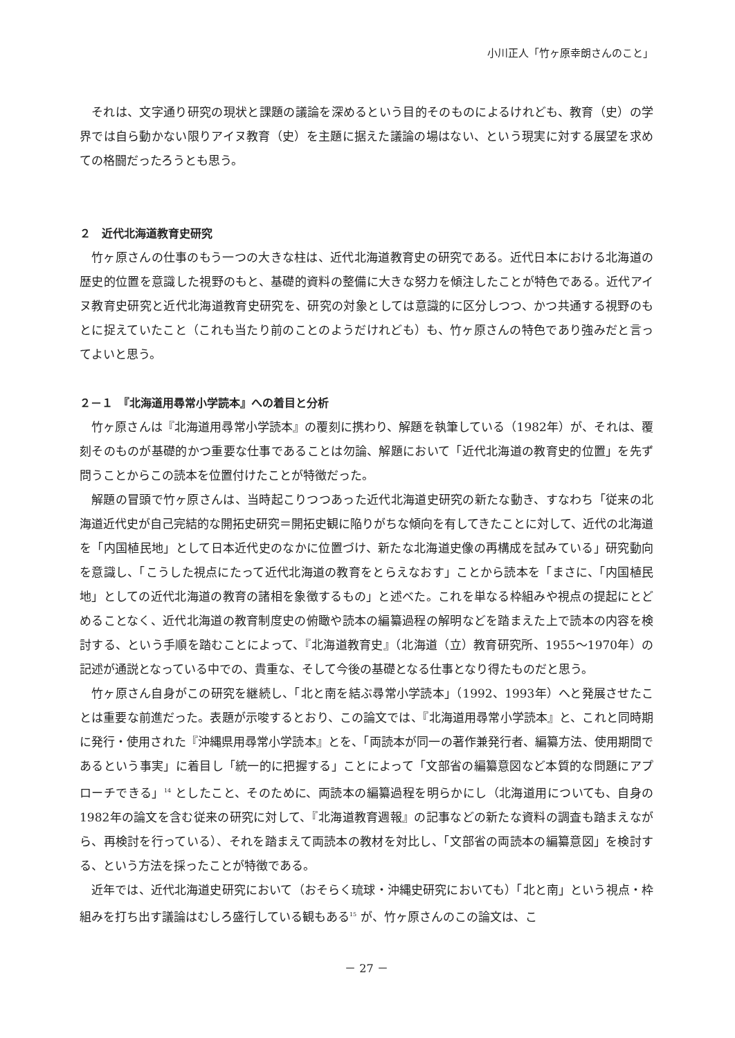小川正人「竹ヶ原幸朗さんのこと」
それは、文字通り研究の現状と課題の議論を深めるという目的そのものによるけれども、教育（史）の学界では自ら動かない限りアイヌ教育（史）を主題に据えた議論の場はない、という現実に対する展望を求めての格闘だったろうとも思う。
２　近代北海道教育史研究
竹ヶ原さんの仕事のもう一つの大きな柱は、近代北海道教育史の研究である。近代日本における北海道の歴史的位置を意識した視野のもと、基礎的資料の整備に大きな努力を傾注したことが特色である。近代アイヌ教育史研究と近代北海道教育史研究を、研究の対象としては意識的に区分しつつ、かつ共通する視野のもとに捉えていたこと（これも当たり前のことのようだけれども）も、竹ヶ原さんの特色であり強みだと言ってよいと思う。
２－１　『北海道用尋常小学読本』への着目と分析
竹ヶ原さんは『北海道用尋常小学読本』の覆刻に携わり、解題を執筆している（1982年）が、それは、覆刻そのものが基礎的かつ重要な仕事であることは勿論、解題において「近代北海道の教育史的位置」を先ず問うことからこの読本を位置付けたことが特徴だった。
解題の冒頭で竹ヶ原さんは、当時起こりつつあった近代北海道史研究の新たな動き、すなわち「従来の北海道近代史が自己完結的な開拓史研究＝開拓史観に陥りがちな傾向を有してきたことに対して、近代の北海道を「内国植民地」として日本近代史のなかに位置づけ、新たな北海道史像の再構成を試みている」研究動向を意識し、「こうした視点にたって近代北海道の教育をとらえなおす」ことから読本を「まさに、「内国植民地」としての近代北海道の教育の諸相を象徴するもの」と述べた。これを単なる枠組みや視点の提起にとどめることなく、近代北海道の教育制度史の俯瞰や読本の編纂過程の解明などを踏まえた上で読本の内容を検討する、という手順を踏むことによって、『北海道教育史』（北海道（立）教育研究所、1955～1970年）の記述が通説となっている中での、貴重な、そして今後の基礎となる仕事となり得たものだと思う。
竹ヶ原さん自身がこの研究を継続し、「北と南を結ぶ尋常小学読本」（1992、1993年）へと発展させたことは重要な前進だった。表題が示唆するとおり、この論文では、『北海道用尋常小学読本』と、これと同時期に発行・使用された『沖縄県用尋常小学読本』とを、「両読本が同一の著作兼発行者、編纂方法、使用期間であるという事実」に着目し「統一的に把握する」ことによって「文部省の編纂意図など本質的な問題にアプローチできる」<sup>14</sup> としたこと、そのために、両読本の編纂過程を明らかにし（北海道用についても、自身の1982年の論文を含む従来の研究に対して、『北海道教育週報』の記事などの新たな資料の調査も踏まえながら、再検討を行っている）、それを踏まえて両読本の教材を対比し、「文部省の両読本の編纂意図」を検討する、という方法を採ったことが特徴である。
近年では、近代北海道史研究において（おそらく琉球・沖縄史研究においても）「北と南」という視点・枠組みを打ち出す議論はむしろ盛行している観もある<sup>15</sup> が、竹ヶ原さんのこの論文は、こ
－ 27 －